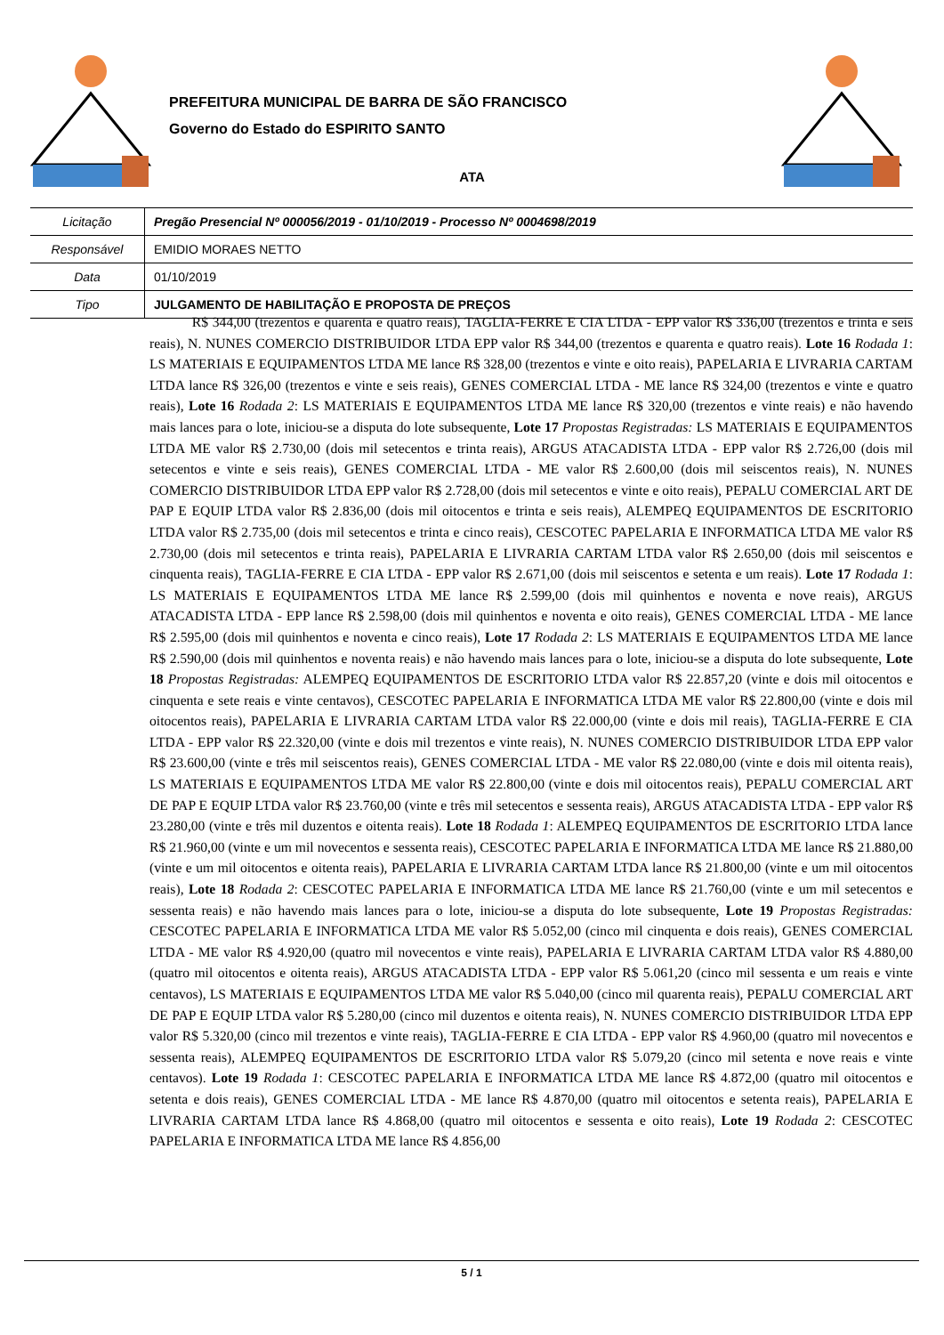PREFEITURA MUNICIPAL DE BARRA DE SÃO FRANCISCO
Governo do Estado do ESPIRITO SANTO
ATA
| Licitação | Pregão Presencial Nº 000056/2019 - 01/10/2019 - Processo Nº 0004698/2019 |
| Responsável | EMIDIO MORAES NETTO |
| Data | 01/10/2019 |
| Tipo | JULGAMENTO DE HABILITAÇÃO E PROPOSTA DE PREÇOS |
R$ 344,00 (trezentos e quarenta e quatro reais), TAGLIA-FERRE E CIA LTDA - EPP valor R$ 336,00 (trezentos e trinta e seis reais), N. NUNES COMERCIO DISTRIBUIDOR LTDA EPP valor R$ 344,00 (trezentos e quarenta e quatro reais). Lote 16 Rodada 1: LS MATERIAIS E EQUIPAMENTOS LTDA ME lance R$ 328,00 (trezentos e vinte e oito reais), PAPELARIA E LIVRARIA CARTAM LTDA lance R$ 326,00 (trezentos e vinte e seis reais), GENES COMERCIAL LTDA - ME lance R$ 324,00 (trezentos e vinte e quatro reais), Lote 16 Rodada 2: LS MATERIAIS E EQUIPAMENTOS LTDA ME lance R$ 320,00 (trezentos e vinte reais) e não havendo mais lances para o lote, iniciou-se a disputa do lote subsequente, Lote 17 Propostas Registradas: LS MATERIAIS E EQUIPAMENTOS LTDA ME valor R$ 2.730,00 (dois mil setecentos e trinta reais), ARGUS ATACADISTA LTDA - EPP valor R$ 2.726,00 (dois mil setecentos e vinte e seis reais), GENES COMERCIAL LTDA - ME valor R$ 2.600,00 (dois mil seiscentos reais), N. NUNES COMERCIO DISTRIBUIDOR LTDA EPP valor R$ 2.728,00 (dois mil setecentos e vinte e oito reais), PEPALU COMERCIAL ART DE PAP E EQUIP LTDA valor R$ 2.836,00 (dois mil oitocentos e trinta e seis reais), ALEMPEQ EQUIPAMENTOS DE ESCRITORIO LTDA valor R$ 2.735,00 (dois mil setecentos e trinta e cinco reais), CESCOTEC PAPELARIA E INFORMATICA LTDA ME valor R$ 2.730,00 (dois mil setecentos e trinta reais), PAPELARIA E LIVRARIA CARTAM LTDA valor R$ 2.650,00 (dois mil seiscentos e cinquenta reais), TAGLIA-FERRE E CIA LTDA - EPP valor R$ 2.671,00 (dois mil seiscentos e setenta e um reais). Lote 17 Rodada 1: LS MATERIAIS E EQUIPAMENTOS LTDA ME lance R$ 2.599,00 (dois mil quinhentos e noventa e nove reais), ARGUS ATACADISTA LTDA - EPP lance R$ 2.598,00 (dois mil quinhentos e noventa e oito reais), GENES COMERCIAL LTDA - ME lance R$ 2.595,00 (dois mil quinhentos e noventa e cinco reais), Lote 17 Rodada 2: LS MATERIAIS E EQUIPAMENTOS LTDA ME lance R$ 2.590,00 (dois mil quinhentos e noventa reais) e não havendo mais lances para o lote, iniciou-se a disputa do lote subsequente, Lote 18 Propostas Registradas: ALEMPEQ EQUIPAMENTOS DE ESCRITORIO LTDA valor R$ 22.857,20 (vinte e dois mil oitocentos e cinquenta e sete reais e vinte centavos), CESCOTEC PAPELARIA E INFORMATICA LTDA ME valor R$ 22.800,00 (vinte e dois mil oitocentos reais), PAPELARIA E LIVRARIA CARTAM LTDA valor R$ 22.000,00 (vinte e dois mil reais), TAGLIA-FERRE E CIA LTDA - EPP valor R$ 22.320,00 (vinte e dois mil trezentos e vinte reais), N. NUNES COMERCIO DISTRIBUIDOR LTDA EPP valor R$ 23.600,00 (vinte e três mil seiscentos reais), GENES COMERCIAL LTDA - ME valor R$ 22.080,00 (vinte e dois mil oitenta reais), LS MATERIAIS E EQUIPAMENTOS LTDA ME valor R$ 22.800,00 (vinte e dois mil oitocentos reais), PEPALU COMERCIAL ART DE PAP E EQUIP LTDA valor R$ 23.760,00 (vinte e três mil setecentos e sessenta reais), ARGUS ATACADISTA LTDA - EPP valor R$ 23.280,00 (vinte e três mil duzentos e oitenta reais). Lote 18 Rodada 1: ALEMPEQ EQUIPAMENTOS DE ESCRITORIO LTDA lance R$ 21.960,00 (vinte e um mil novecentos e sessenta reais), CESCOTEC PAPELARIA E INFORMATICA LTDA ME lance R$ 21.880,00 (vinte e um mil oitocentos e oitenta reais), PAPELARIA E LIVRARIA CARTAM LTDA lance R$ 21.800,00 (vinte e um mil oitocentos reais), Lote 18 Rodada 2: CESCOTEC PAPELARIA E INFORMATICA LTDA ME lance R$ 21.760,00 (vinte e um mil setecentos e sessenta reais) e não havendo mais lances para o lote, iniciou-se a disputa do lote subsequente, Lote 19 Propostas Registradas: CESCOTEC PAPELARIA E INFORMATICA LTDA ME valor R$ 5.052,00 (cinco mil cinquenta e dois reais), GENES COMERCIAL LTDA - ME valor R$ 4.920,00 (quatro mil novecentos e vinte reais), PAPELARIA E LIVRARIA CARTAM LTDA valor R$ 4.880,00 (quatro mil oitocentos e oitenta reais), ARGUS ATACADISTA LTDA - EPP valor R$ 5.061,20 (cinco mil sessenta e um reais e vinte centavos), LS MATERIAIS E EQUIPAMENTOS LTDA ME valor R$ 5.040,00 (cinco mil quarenta reais), PEPALU COMERCIAL ART DE PAP E EQUIP LTDA valor R$ 5.280,00 (cinco mil duzentos e oitenta reais), N. NUNES COMERCIO DISTRIBUIDOR LTDA EPP valor R$ 5.320,00 (cinco mil trezentos e vinte reais), TAGLIA-FERRE E CIA LTDA - EPP valor R$ 4.960,00 (quatro mil novecentos e sessenta reais), ALEMPEQ EQUIPAMENTOS DE ESCRITORIO LTDA valor R$ 5.079,20 (cinco mil setenta e nove reais e vinte centavos). Lote 19 Rodada 1: CESCOTEC PAPELARIA E INFORMATICA LTDA ME lance R$ 4.872,00 (quatro mil oitocentos e setenta e dois reais), GENES COMERCIAL LTDA - ME lance R$ 4.870,00 (quatro mil oitocentos e setenta reais), PAPELARIA E LIVRARIA CARTAM LTDA lance R$ 4.868,00 (quatro mil oitocentos e sessenta e oito reais), Lote 19 Rodada 2: CESCOTEC PAPELARIA E INFORMATICA LTDA ME lance R$ 4.856,00
5 / 1